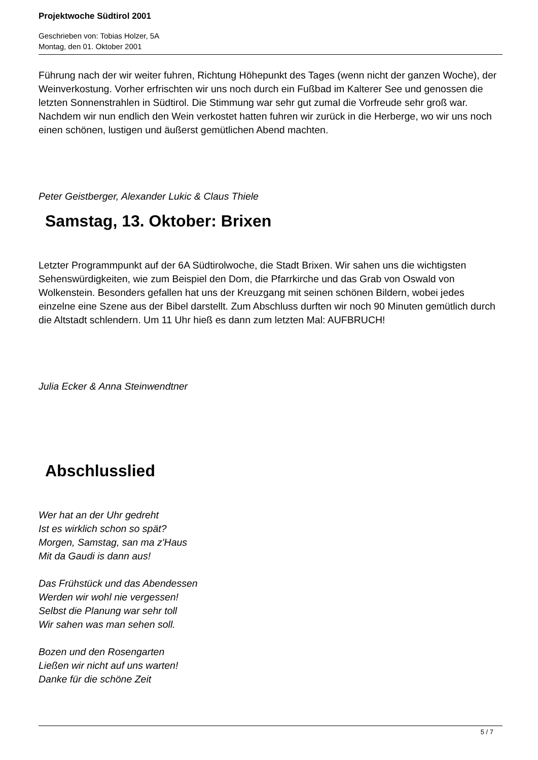Projektwoche Südtirol 2001
Geschrieben von: Tobias Holzer, 5A
Montag, den 01. Oktober 2001
Führung nach der wir weiter fuhren, Richtung Höhepunkt des Tages (wenn nicht der ganzen Woche), der Weinverkostung. Vorher erfrischten wir uns noch durch ein Fußbad im Kalterer See und genossen die letzten Sonnenstrahlen in Südtirol. Die Stimmung war sehr gut zumal die Vorfreude sehr groß war. Nachdem wir nun endlich den Wein verkostet hatten fuhren wir zurück in die Herberge, wo wir uns noch einen schönen, lustigen und äußerst gemütlichen Abend machten.
Peter Geistberger, Alexander Lukic & Claus Thiele
Samstag, 13. Oktober: Brixen
Letzter Programmpunkt auf der 6A Südtirolwoche, die Stadt Brixen. Wir sahen uns die wichtigsten Sehenswürdigkeiten, wie zum Beispiel den Dom, die Pfarrkirche und das Grab von Oswald von Wolkenstein. Besonders gefallen hat uns der Kreuzgang mit seinen schönen Bildern, wobei jedes einzelne eine Szene aus der Bibel darstellt. Zum Abschluss durften wir noch 90 Minuten gemütlich durch die Altstadt schlendern. Um 11 Uhr hieß es dann zum letzten Mal: AUFBRUCH!
Julia Ecker & Anna Steinwendtner
Abschlusslied
Wer hat an der Uhr gedreht
Ist es wirklich schon so spät?
Morgen, Samstag, san ma z'Haus
Mit da Gaudi is dann aus!
Das Frühstück und das Abendessen
Werden wir wohl nie vergessen!
Selbst die Planung war sehr toll
Wir sahen was man sehen soll.
Bozen und den Rosengarten
Ließen wir nicht auf uns warten!
Danke für die schöne Zeit
5 / 7